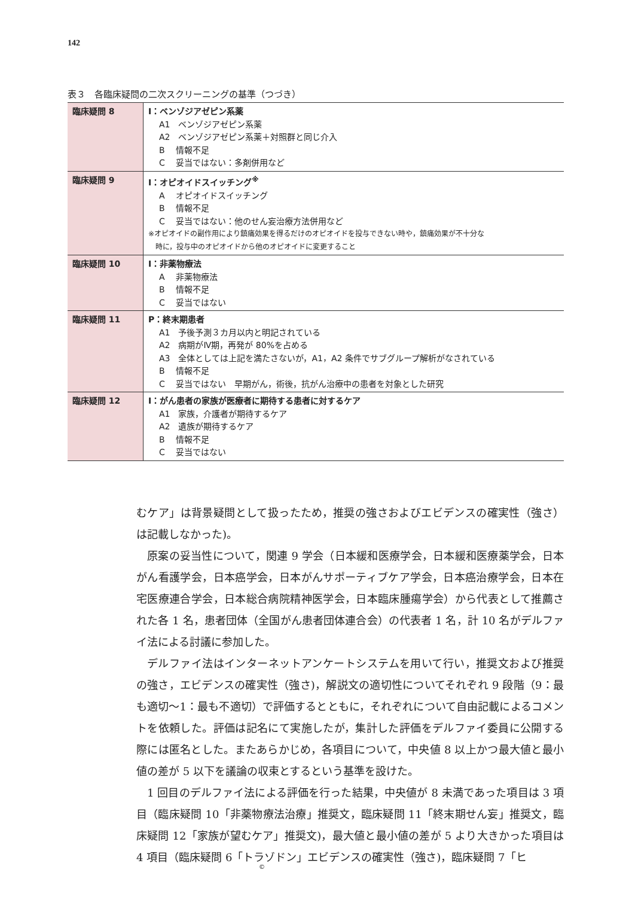142
表３　各臨床疑問の二次スクリーニングの基準（つづき）
| 臨床疑問 8 | I：ベンゾジアゼピン系薬 A1 ベンゾジアゼピン系薬 A2 ベンゾジアゼピン系薬＋対照群と同じ介入 B 情報不足 C 妥当ではない：多剤併用など |
| 臨床疑問 9 | I：オピオイドスイッチング<sup>※</sup> A オピオイドスイッチング B 情報不足 C 妥当ではない：他のせん妄治療方法併用など ※オピオイドの副作用により鎮痛効果を得るだけのオピオイドを投与できない時や，鎮痛効果が不十分な 時に，投与中のオピオイドから他のオピオイドに変更すること |
| 臨床疑問 10 | I：非薬物療法 A 非薬物療法 B 情報不足 C 妥当ではない |
| 臨床疑問 11 | P：終末期患者 A1 予後予測３カ月以内と明記されている A2 病期がⅣ期，再発が 80%を占める A3 全体としては上記を満たさないが，A1，A2 条件でサブグループ解析がなされている B 情報不足 C 妥当ではない 早期がん，術後，抗がん治療中の患者を対象とした研究 |
| 臨床疑問 12 | I：がん患者の家族が医療者に期待する患者に対するケア A1 家族，介護者が期待するケア A2 遺族が期待するケア B 情報不足 C 妥当ではない |
むケア」は背景疑問として扱ったため，推奨の強さおよびエビデンスの確実性（強さ）は記載しなかった)。
原案の妥当性について，関連 9 学会（日本緩和医療学会，日本緩和医療薬学会，日本がん看護学会，日本癌学会，日本がんサポーティブケア学会，日本癌治療学会，日本在宅医療連合学会，日本総合病院精神医学会，日本臨床腫瘍学会）から代表として推薦された各 1 名，患者団体（全国がん患者団体連合会）の代表者 1 名，計 10 名がデルファイ法による討議に参加した。
デルファイ法はインターネットアンケートシステムを用いて行い，推奨文および推奨の強さ，エビデンスの確実性（強さ)，解説文の適切性についてそれぞれ 9 段階（9：最も適切〜1：最も不適切）で評価するとともに，それぞれについて自由記載によるコメントを依頼した。評価は記名にて実施したが，集計した評価をデルファイ委員に公開する際には匿名とした。またあらかじめ，各項目について，中央値 8 以上かつ最大値と最小値の差が 5 以下を議論の収束とするという基準を設けた。
1 回目のデルファイ法による評価を行った結果，中央値が 8 未満であった項目は 3 項目（臨床疑問 10「非薬物療法治療」推奨文，臨床疑問 11「終末期せん妄」推奨文，臨床疑問 12「家族が望むケア」推奨文)，最大値と最小値の差が 5 より大きかった項目は 4 項目（臨床疑問 6「トラゾドン」エビデンスの確実性（強さ)，臨床疑問 7「ヒ
©